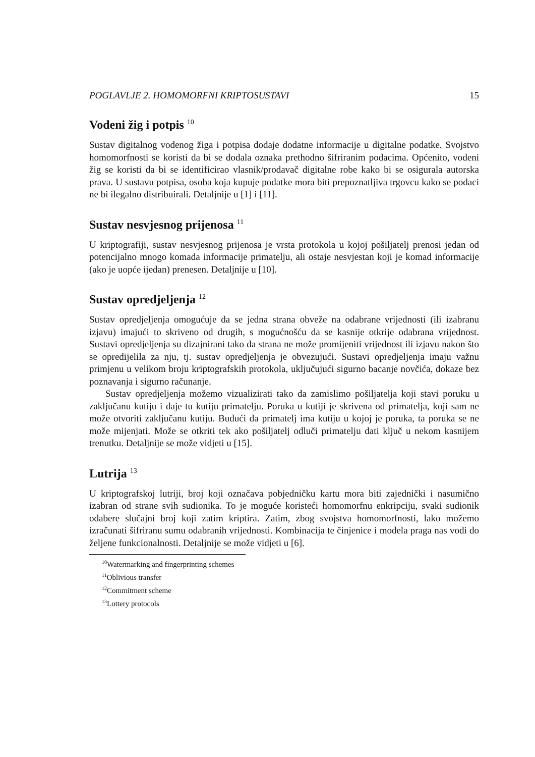POGLAVLJE 2. HOMOMORFNI KRIPTOSUSTAVI 15
Vodeni žig i potpis <sup>10</sup>
Sustav digitalnog vodenog žiga i potpisa dodaje dodatne informacije u digitalne podatke. Svojstvo homomorfnosti se koristi da bi se dodala oznaka prethodno šifriranim podacima. Općenito, vodeni žig se koristi da bi se identificirao vlasnik/prodavač digitalne robe kako bi se osigurala autorska prava. U sustavu potpisa, osoba koja kupuje podatke mora biti prepoznatljiva trgovcu kako se podaci ne bi ilegalno distribuirali. Detaljnije u [1] i [11].
Sustav nesvjesnog prijenosa <sup>11</sup>
U kriptografiji, sustav nesvjesnog prijenosa je vrsta protokola u kojoj pošiljatelj prenosi jedan od potencijalno mnogo komada informacije primatelju, ali ostaje nesvjestan koji je komad informacije (ako je uopće ijedan) prenesen. Detaljnije u [10].
Sustav opredjeljenja <sup>12</sup>
Sustav opredjeljenja omogućuje da se jedna strana obveže na odabrane vrijednosti (ili izabranu izjavu) imajući to skriveno od drugih, s mogućnošću da se kasnije otkrije odabrana vrijednost. Sustavi opredjeljenja su dizajnirani tako da strana ne može promijeniti vrijednost ili izjavu nakon što se opredijelila za nju, tj. sustav opredjeljenja je obvezujući. Sustavi opredjeljenja imaju važnu primjenu u velikom broju kriptografskih protokola, uključujući sigurno bacanje novčića, dokaze bez poznavanja i sigurno računanje.
Sustav opredjeljenja možemo vizualizirati tako da zamislimo pošiljatelja koji stavi poruku u zaključanu kutiju i daje tu kutiju primatelju. Poruka u kutiji je skrivena od primatelja, koji sam ne može otvoriti zaključanu kutiju. Budući da primatelj ima kutiju u kojoj je poruka, ta poruka se ne može mijenjati. Može se otkriti tek ako pošiljatelj odluči primatelju dati ključ u nekom kasnijem trenutku. Detaljnije se može vidjeti u [15].
Lutrija <sup>13</sup>
U kriptografskoj lutriji, broj koji označava pobjedničku kartu mora biti zajednički i nasumično izabran od strane svih sudionika. To je moguće koristeći homomorfnu enkripciju, svaki sudionik odabere slučajni broj koji zatim kriptira. Zatim, zbog svojstva homomorfnosti, lako možemo izračunati šifriranu sumu odabranih vrijednosti. Kombinacija te činjenice i modela praga nas vodi do željene funkcionalnosti. Detaljnije se može vidjeti u [6].
<sup>10</sup> Watermarking and fingerprinting schemes
<sup>11</sup> Oblivious transfer
<sup>12</sup> Commitment scheme
<sup>13</sup> Lottery protocols